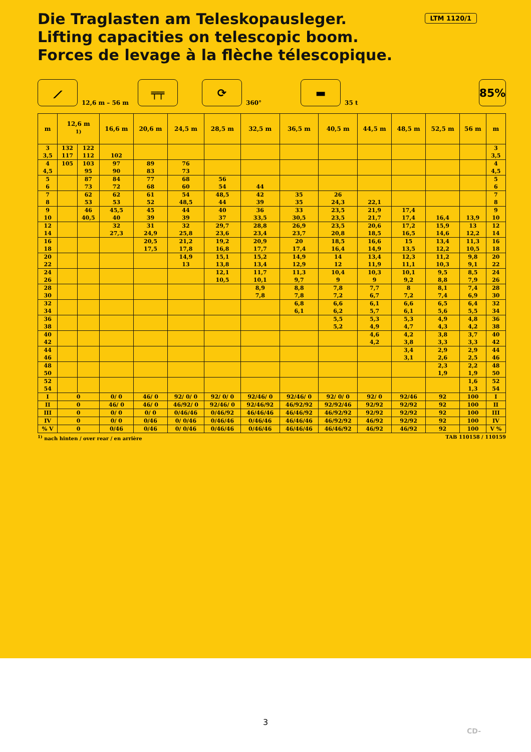Die Traglasten am Teleskopausleger.
Lifting capacities on telescopic boom.
Forces de levage à la flèche télescopique.
LTM 1120/1
⟋ 12,6 m – 56 m ╤╤ ⟳ 360° ▬ 35 t 85%
| m | 12,6 m <sup>1)</sup> | | 16,6 m | 20,6 m | 24,5 m | 28,5 m | 32,5 m | 36,5 m | 40,5 m | 44,5 m | 48,5 m | 52,5 m | 56 m | m |
| --- | --- | --- | --- | --- | --- | --- | --- | --- | --- | --- | --- | --- | --- | --- |
| 3 | 132 | 122 | | | | | | | | | | | | 3 |
| 3,5 | 117 | 112 | 102 | | | | | | | | | | | 3,5 |
| 4 | 105 | 103 | 97 | 89 | 76 | | | | | | | | | 4 |
| 4,5 | | 95 | 90 | 83 | 73 | | | | | | | | | 4,5 |
| 5 | | 87 | 84 | 77 | 68 | 56 | | | | | | | | 5 |
| 6 | | 73 | 72 | 68 | 60 | 54 | 44 | | | | | | | 6 |
| 7 | | 62 | 62 | 61 | 54 | 48,5 | 42 | 35 | 26 | | | | | 7 |
| 8 | | 53 | 53 | 52 | 48,5 | 44 | 39 | 35 | 24,3 | 22,1 | | | | 8 |
| 9 | | 46 | 45,5 | 45 | 44 | 40 | 36 | 33 | 23,5 | 21,9 | 17,4 | | | 9 |
| 10 | | 40,5 | 40 | 39 | 39 | 37 | 33,5 | 30,5 | 23,5 | 21,7 | 17,4 | 16,4 | 13,9 | 10 |
| 12 | | | 32 | 31 | 32 | 29,7 | 28,8 | 26,9 | 23,5 | 20,6 | 17,2 | 15,9 | 13 | 12 |
| 14 | | | 27,3 | 24,9 | 25,8 | 23,6 | 23,4 | 23,7 | 20,8 | 18,5 | 16,5 | 14,6 | 12,2 | 14 |
| 16 | | | | 20,5 | 21,2 | 19,2 | 20,9 | 20 | 18,5 | 16,6 | 15 | 13,4 | 11,3 | 16 |
| 18 | | | | 17,5 | 17,8 | 16,8 | 17,7 | 17,4 | 16,4 | 14,9 | 13,5 | 12,2 | 10,5 | 18 |
| 20 | | | | | 14,9 | 15,1 | 15,2 | 14,9 | 14 | 13,4 | 12,3 | 11,2 | 9,8 | 20 |
| 22 | | | | | 13 | 13,8 | 13,4 | 12,9 | 12 | 11,9 | 11,1 | 10,3 | 9,1 | 22 |
| 24 | | | | | | 12,1 | 11,7 | 11,3 | 10,4 | 10,3 | 10,1 | 9,5 | 8,5 | 24 |
| 26 | | | | | | 10,5 | 10,1 | 9,7 | 9 | 9 | 9,2 | 8,8 | 7,9 | 26 |
| 28 | | | | | | | 8,9 | 8,8 | 7,8 | 7,7 | 8 | 8,1 | 7,4 | 28 |
| 30 | | | | | | | 7,8 | 7,8 | 7,2 | 6,7 | 7,2 | 7,4 | 6,9 | 30 |
| 32 | | | | | | | | 6,8 | 6,6 | 6,1 | 6,6 | 6,5 | 6,4 | 32 |
| 34 | | | | | | | | 6,1 | 6,2 | 5,7 | 6,1 | 5,6 | 5,5 | 34 |
| 36 | | | | | | | | | 5,5 | 5,3 | 5,3 | 4,9 | 4,8 | 36 |
| 38 | | | | | | | | | 5,2 | 4,9 | 4,7 | 4,3 | 4,2 | 38 |
| 40 | | | | | | | | | | 4,6 | 4,2 | 3,8 | 3,7 | 40 |
| 42 | | | | | | | | | | 4,2 | 3,8 | 3,3 | 3,3 | 42 |
| 44 | | | | | | | | | | | 3,4 | 2,9 | 2,9 | 44 |
| 46 | | | | | | | | | | | 3,1 | 2,6 | 2,5 | 46 |
| 48 | | | | | | | | | | | | 2,3 | 2,2 | 48 |
| 50 | | | | | | | | | | | | 1,9 | 1,9 | 50 |
| 52 | | | | | | | | | | | | | 1,6 | 52 |
| 54 | | | | | | | | | | | | | 1,3 | 54 |
| I | 0 | | 0/ 0 | 46/ 0 | 92/ 0/ 0 | 92/ 0/ 0 | 92/46/ 0 | 92/46/ 0 | 92/ 0/ 0 | 92/ 0 | 92/46 | 92 | 100 | I |
| II | 0 | | 46/ 0 | 46/ 0 | 46/92/ 0 | 92/46/ 0 | 92/46/92 | 46/92/92 | 92/92/46 | 92/92 | 92/92 | 92 | 100 | II |
| III | 0 | | 0/ 0 | 0/ 0 | 0/46/46 | 0/46/92 | 46/46/46 | 46/46/92 | 46/92/92 | 92/92 | 92/92 | 92 | 100 | III |
| IV | 0 | | 0/ 0 | 0/46 | 0/ 0/46 | 0/46/46 | 0/46/46 | 46/46/46 | 46/92/92 | 46/92 | 92/92 | 92 | 100 | IV |
| % V | 0 | | 0/46 | 0/46 | 0/ 0/46 | 0/46/46 | 0/46/46 | 46/46/46 | 46/46/92 | 46/92 | 46/92 | 92 | 100 | V % |
<sup>1)</sup> nach hinten / over rear / en arrière TAB 110158 / 110159
3
CD-